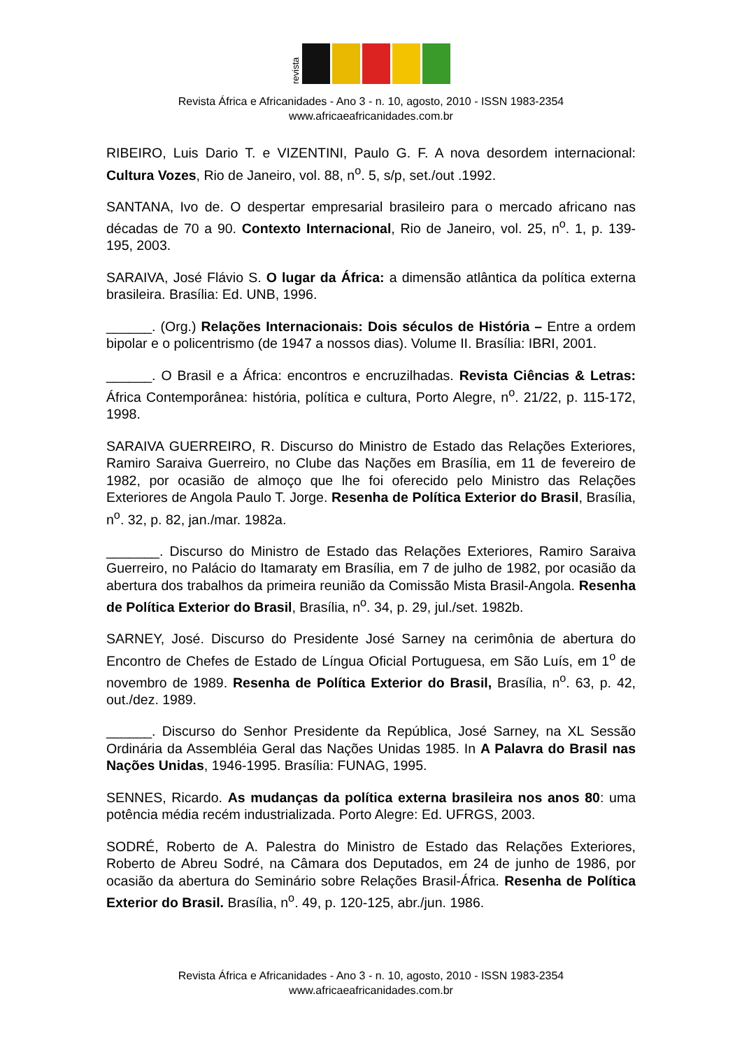revista
Revista África e Africanidades - Ano 3 - n. 10, agosto, 2010 - ISSN 1983-2354
www.africaeafricanidades.com.br
RIBEIRO, Luis Dario T. e VIZENTINI, Paulo G. F. A nova desordem internacional: Cultura Vozes, Rio de Janeiro, vol. 88, n<sup>o</sup>. 5, s/p, set./out .1992.
SANTANA, Ivo de. O despertar empresarial brasileiro para o mercado africano nas décadas de 70 a 90. Contexto Internacional, Rio de Janeiro, vol. 25, n<sup>o</sup>. 1, p. 139-195, 2003.
SARAIVA, José Flávio S. O lugar da África: a dimensão atlântica da política externa brasileira. Brasília: Ed. UNB, 1996.
______. (Org.) Relações Internacionais: Dois séculos de História – Entre a ordem bipolar e o policentrismo (de 1947 a nossos dias). Volume II. Brasília: IBRI, 2001.
______. O Brasil e a África: encontros e encruzilhadas. Revista Ciências & Letras: África Contemporânea: história, política e cultura, Porto Alegre, n<sup>o</sup>. 21/22, p. 115-172, 1998.
SARAIVA GUERREIRO, R. Discurso do Ministro de Estado das Relações Exteriores, Ramiro Saraiva Guerreiro, no Clube das Nações em Brasília, em 11 de fevereiro de 1982, por ocasião de almoço que lhe foi oferecido pelo Ministro das Relações Exteriores de Angola Paulo T. Jorge. Resenha de Política Exterior do Brasil, Brasília, n<sup>o</sup>. 32, p. 82, jan./mar. 1982a.
_______. Discurso do Ministro de Estado das Relações Exteriores, Ramiro Saraiva Guerreiro, no Palácio do Itamaraty em Brasília, em 7 de julho de 1982, por ocasião da abertura dos trabalhos da primeira reunião da Comissão Mista Brasil-Angola. Resenha de Política Exterior do Brasil, Brasília, n<sup>o</sup>. 34, p. 29, jul./set. 1982b.
SARNEY, José. Discurso do Presidente José Sarney na cerimônia de abertura do Encontro de Chefes de Estado de Língua Oficial Portuguesa, em São Luís, em 1<sup>o</sup> de novembro de 1989. Resenha de Política Exterior do Brasil, Brasília, n<sup>o</sup>. 63, p. 42, out./dez. 1989.
______. Discurso do Senhor Presidente da República, José Sarney, na XL Sessão Ordinária da Assembléia Geral das Nações Unidas 1985. In A Palavra do Brasil nas Nações Unidas, 1946-1995. Brasília: FUNAG, 1995.
SENNES, Ricardo. As mudanças da política externa brasileira nos anos 80: uma potência média recém industrializada. Porto Alegre: Ed. UFRGS, 2003.
SODRÉ, Roberto de A. Palestra do Ministro de Estado das Relações Exteriores, Roberto de Abreu Sodré, na Câmara dos Deputados, em 24 de junho de 1986, por ocasião da abertura do Seminário sobre Relações Brasil-África. Resenha de Política Exterior do Brasil. Brasília, n<sup>o</sup>. 49, p. 120-125, abr./jun. 1986.
Revista África e Africanidades - Ano 3 - n. 10, agosto, 2010 - ISSN 1983-2354
www.africaeafricanidades.com.br